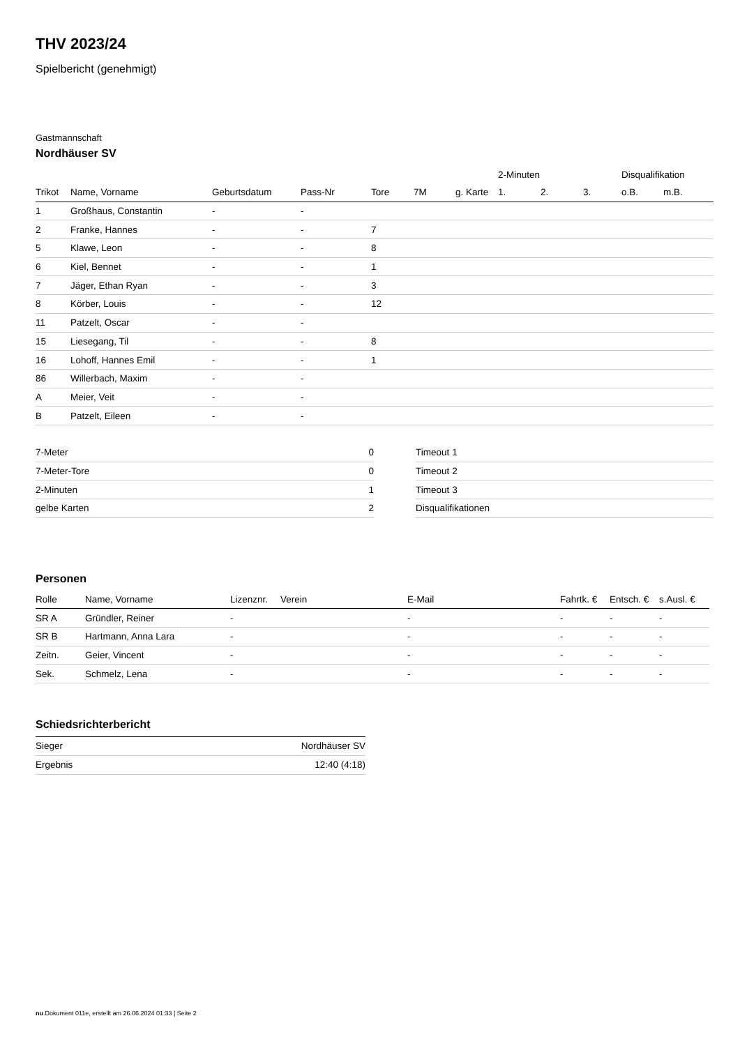THV 2023/24
Spielbericht (genehmigt)
Gastmannschaft
Nordhäuser SV
| | | | | | | | 2-Minuten | | | Disqualifikation | |
| --- | --- | --- | --- | --- | --- | --- | --- | --- | --- | --- | --- |
| Trikot | Name, Vorname | Geburtsdatum | Pass-Nr | Tore | 7M | g. Karte | 1. | 2. | 3. | o.B. | m.B. |
| 1 | Großhaus, Constantin | - | - | | | | | | | | |
| 2 | Franke, Hannes | - | - | 7 | | | | | | | |
| 5 | Klawe, Leon | - | - | 8 | | | | | | | |
| 6 | Kiel, Bennet | - | - | 1 | | | | | | | |
| 7 | Jäger, Ethan Ryan | - | - | 3 | | | | | | | |
| 8 | Körber, Louis | - | - | 12 | | | | | | | |
| 11 | Patzelt, Oscar | - | - | | | | | | | | |
| 15 | Liesegang, Til | - | - | 8 | | | | | | | |
| 16 | Lohoff, Hannes Emil | - | - | 1 | | | | | | | |
| 86 | Willerbach, Maxim | - | - | | | | | | | | |
| A | Meier, Veit | - | - | | | | | | | | |
| B | Patzelt, Eileen | - | - | | | | | | | | |
| 7-Meter | 0 |
| 7-Meter-Tore | 0 |
| 2-Minuten | 1 |
| gelbe Karten | 2 |
| Timeout 1 |
| Timeout 2 |
| Timeout 3 |
| Disqualifikationen |
Personen
| Rolle | Name, Vorname | Lizenznr. | Verein | E-Mail | Fahrtk. € | Entsch. € | s.Ausl. € |
| --- | --- | --- | --- | --- | --- | --- | --- |
| SR A | Gründler, Reiner | - | | - | - | - | - |
| SR B | Hartmann, Anna Lara | - | | - | - | - | - |
| Zeitn. | Geier, Vincent | - | | - | - | - | - |
| Sek. | Schmelz, Lena | - | | - | - | - | - |
Schiedsrichterbericht
| Sieger | Nordhäuser SV |
| Ergebnis | 12:40 (4:18) |
nu.Dokument 011e, erstellt am 26.06.2024 01:33 | Seite 2